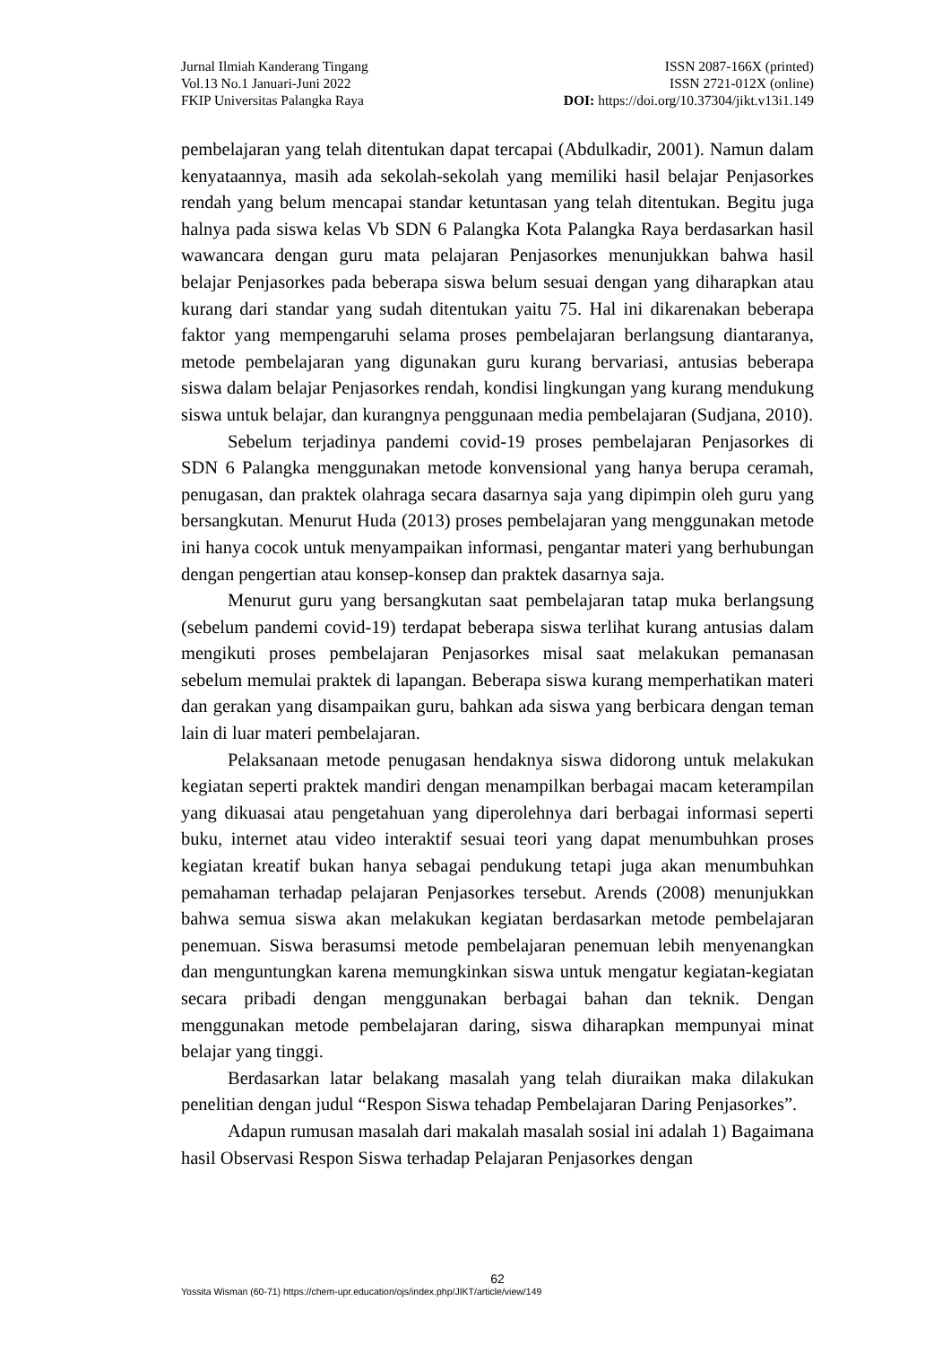Jurnal Ilmiah Kanderang Tingang ISSN 2087-166X (printed)
Vol.13 No.1 Januari-Juni 2022 ISSN 2721-012X (online)
FKIP Universitas Palangka Raya DOI: https://doi.org/10.37304/jikt.v13i1.149
pembelajaran yang telah ditentukan dapat tercapai (Abdulkadir, 2001). Namun dalam kenyataannya, masih ada sekolah-sekolah yang memiliki hasil belajar Penjasorkes rendah yang belum mencapai standar ketuntasan yang telah ditentukan. Begitu juga halnya pada siswa kelas Vb SDN 6 Palangka Kota Palangka Raya berdasarkan hasil wawancara dengan guru mata pelajaran Penjasorkes menunjukkan bahwa hasil belajar Penjasorkes pada beberapa siswa belum sesuai dengan yang diharapkan atau kurang dari standar yang sudah ditentukan yaitu 75. Hal ini dikarenakan beberapa faktor yang mempengaruhi selama proses pembelajaran berlangsung diantaranya, metode pembelajaran yang digunakan guru kurang bervariasi, antusias beberapa siswa dalam belajar Penjasorkes rendah, kondisi lingkungan yang kurang mendukung siswa untuk belajar, dan kurangnya penggunaan media pembelajaran (Sudjana, 2010).
Sebelum terjadinya pandemi covid-19 proses pembelajaran Penjasorkes di SDN 6 Palangka menggunakan metode konvensional yang hanya berupa ceramah, penugasan, dan praktek olahraga secara dasarnya saja yang dipimpin oleh guru yang bersangkutan. Menurut Huda (2013) proses pembelajaran yang menggunakan metode ini hanya cocok untuk menyampaikan informasi, pengantar materi yang berhubungan dengan pengertian atau konsep-konsep dan praktek dasarnya saja.
Menurut guru yang bersangkutan saat pembelajaran tatap muka berlangsung (sebelum pandemi covid-19) terdapat beberapa siswa terlihat kurang antusias dalam mengikuti proses pembelajaran Penjasorkes misal saat melakukan pemanasan sebelum memulai praktek di lapangan. Beberapa siswa kurang memperhatikan materi dan gerakan yang disampaikan guru, bahkan ada siswa yang berbicara dengan teman lain di luar materi pembelajaran.
Pelaksanaan metode penugasan hendaknya siswa didorong untuk melakukan kegiatan seperti praktek mandiri dengan menampilkan berbagai macam keterampilan yang dikuasai atau pengetahuan yang diperolehnya dari berbagai informasi seperti buku, internet atau video interaktif sesuai teori yang dapat menumbuhkan proses kegiatan kreatif bukan hanya sebagai pendukung tetapi juga akan menumbuhkan pemahaman terhadap pelajaran Penjasorkes tersebut. Arends (2008) menunjukkan bahwa semua siswa akan melakukan kegiatan berdasarkan metode pembelajaran penemuan. Siswa berasumsi metode pembelajaran penemuan lebih menyenangkan dan menguntungkan karena memungkinkan siswa untuk mengatur kegiatan-kegiatan secara pribadi dengan menggunakan berbagai bahan dan teknik. Dengan menggunakan metode pembelajaran daring, siswa diharapkan mempunyai minat belajar yang tinggi.
Berdasarkan latar belakang masalah yang telah diuraikan maka dilakukan penelitian dengan judul “Respon Siswa tehadap Pembelajaran Daring Penjasorkes”.
Adapun rumusan masalah dari makalah masalah sosial ini adalah 1) Bagaimana hasil Observasi Respon Siswa terhadap Pelajaran Penjasorkes dengan
62
Yossita Wisman (60-71) https://chem-upr.education/ojs/index.php/JIKT/article/view/149